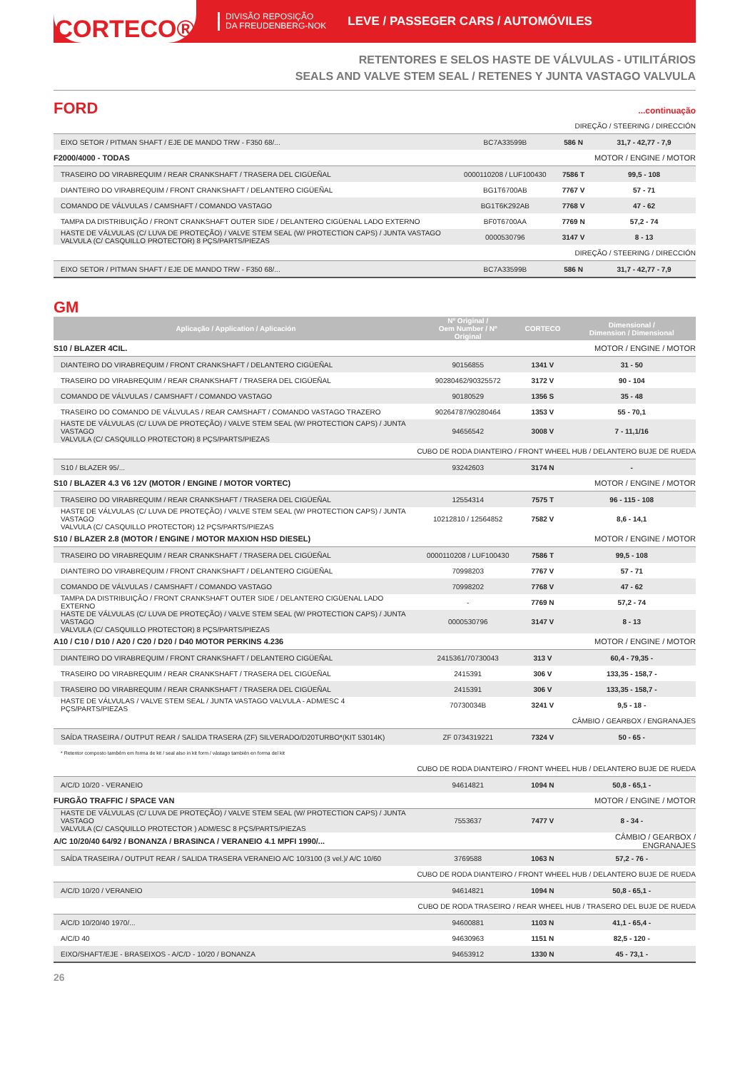CORTECO®
DIVISÃO REPOSIÇÃO
DA FREUDENBERG-NOK
LEVE / PASSEGER CARS / AUTOMÓVILES
RETENTORES E SELOS HASTE DE VÁLVULAS - UTILITÁRIOS
SEALS AND VALVE STEM SEAL / RETENES Y JUNTA VASTAGO VALVULA
FORD
...continuação
| DIREÇÃO / STEERING / DIRECCIÓN | | | |
| EIXO SETOR / PITMAN SHAFT / EJE DE MANDO TRW - F350 68/... | BC7A33599B | 586 N | 31,7 - 42,77 - 7,9 |
| F2000/4000 - TODAS | | | MOTOR / ENGINE / MOTOR |
| TRASEIRO DO VIRABREQUIM / REAR CRANKSHAFT / TRASERA DEL CIGÜEÑAL | 0000110208 / LUF100430 | 7586 T | 99,5 - 108 |
| DIANTEIRO DO VIRABREQUIM / FRONT CRANKSHAFT / DELANTERO CIGÜEÑAL | BG1T6700AB | 7767 V | 57 - 71 |
| COMANDO DE VÁLVULAS / CAMSHAFT / COMANDO VASTAGO | BG1T6K292AB | 7768 V | 47 - 62 |
| TAMPA DA DISTRIBUIÇÃO / FRONT CRANKSHAFT OUTER SIDE / DELANTERO CIGÜENAL LADO EXTERNO | BF0T6700AA | 7769 N | 57,2 - 74 |
| HASTE DE VÁLVULAS (C/ LUVA DE PROTEÇÃO) / VALVE STEM SEAL (W/ PROTECTION CAPS) / JUNTA VASTAGO VALVULA (C/ CASQUILLO PROTECTOR) 8 PÇS/PARTS/PIEZAS | 0000530796 | 3147 V | 8 - 13 |
| DIREÇÃO / STEERING / DIRECCIÓN | | | |
| EIXO SETOR / PITMAN SHAFT / EJE DE MANDO TRW - F350 68/... | BC7A33599B | 586 N | 31,7 - 42,77 - 7,9 |
GM
| Aplicação / Application / Aplicación | Nº Original / Oem Number / Nº Original | CORTECO | Dimensional / Dimension / Dimensional |
| --- | --- | --- | --- |
| S10 / BLAZER 4CIL. | | | MOTOR / ENGINE / MOTOR |
| DIANTEIRO DO VIRABREQUIM / FRONT CRANKSHAFT / DELANTERO CIGÜEÑAL | 90156855 | 1341 V | 31 - 50 |
| TRASEIRO DO VIRABREQUIM / REAR CRANKSHAFT / TRASERA DEL CIGÜEÑAL | 90280462/90325572 | 3172 V | 90 - 104 |
| COMANDO DE VÁLVULAS / CAMSHAFT / COMANDO VASTAGO | 90180529 | 1356 S | 35 - 48 |
| TRASEIRO DO COMANDO DE VÁLVULAS / REAR CAMSHAFT / COMANDO VASTAGO TRAZERO | 90264787/90280464 | 1353 V | 55 - 70,1 |
| HASTE DE VÁLVULAS (C/ LUVA DE PROTEÇÃO) / VALVE STEM SEAL (W/ PROTECTION CAPS) / JUNTA VASTAGO VALVULA (C/ CASQUILLO PROTECTOR) 8 PÇS/PARTS/PIEZAS | 94656542 | 3008 V | 7 - 11,1/16 |
| CUBO DE RODA DIANTEIRO / FRONT WHEEL HUB / DELANTERO BUJE DE RUEDA | | | |
| S10 / BLAZER 95/... | 93242603 | 3174 N | - |
| S10 / BLAZER 4.3 V6 12V (MOTOR / ENGINE / MOTOR VORTEC) | | | MOTOR / ENGINE / MOTOR |
| TRASEIRO DO VIRABREQUIM / REAR CRANKSHAFT / TRASERA DEL CIGÜEÑAL | 12554314 | 7575 T | 96 - 115 - 108 |
| HASTE DE VÁLVULAS (C/ LUVA DE PROTEÇÃO) / VALVE STEM SEAL (W/ PROTECTION CAPS) / JUNTA VASTAGO VALVULA (C/ CASQUILLO PROTECTOR) 12 PÇS/PARTS/PIEZAS | 10212810 / 12564852 | 7582 V | 8,6 - 14,1 |
| S10 / BLAZER 2.8 (MOTOR / ENGINE / MOTOR MAXION HSD DIESEL) | | | MOTOR / ENGINE / MOTOR |
| TRASEIRO DO VIRABREQUIM / REAR CRANKSHAFT / TRASERA DEL CIGÜEÑAL | 0000110208 / LUF100430 | 7586 T | 99,5 - 108 |
| DIANTEIRO DO VIRABREQUIM / FRONT CRANKSHAFT / DELANTERO CIGÜEÑAL | 70998203 | 7767 V | 57 - 71 |
| COMANDO DE VÁLVULAS / CAMSHAFT / COMANDO VASTAGO | 70998202 | 7768 V | 47 - 62 |
| TAMPA DA DISTRIBUIÇÃO / FRONT CRANKSHAFT OUTER SIDE / DELANTERO CIGÜENAL LADO EXTERNO | - | 7769 N | 57,2 - 74 |
| HASTE DE VÁLVULAS (C/ LUVA DE PROTEÇÃO) / VALVE STEM SEAL (W/ PROTECTION CAPS) / JUNTA VASTAGO VALVULA (C/ CASQUILLO PROTECTOR) 8 PÇS/PARTS/PIEZAS | 0000530796 | 3147 V | 8 - 13 |
| A10 / C10 / D10 / A20 / C20 / D20 / D40 MOTOR PERKINS 4.236 | | | MOTOR / ENGINE / MOTOR |
| DIANTEIRO DO VIRABREQUIM / FRONT CRANKSHAFT / DELANTERO CIGÜEÑAL | 2415361/70730043 | 313 V | 60,4 - 79,35 - |
| TRASEIRO DO VIRABREQUIM / REAR CRANKSHAFT / TRASERA DEL CIGÜEÑAL | 2415391 | 306 V | 133,35 - 158,7 - |
| TRASEIRO DO VIRABREQUIM / REAR CRANKSHAFT / TRASERA DEL CIGÜEÑAL | 2415391 | 306 V | 133,35 - 158,7 - |
| HASTE DE VÁLVULAS / VALVE STEM SEAL / JUNTA VASTAGO VALVULA - ADM/ESC 4 PÇS/PARTS/PIEZAS | 70730034B | 3241 V | 9,5 - 18 - |
| CÂMBIO / GEARBOX / ENGRANAJES | | | |
| SAÍDA TRASEIRA / OUTPUT REAR / SALIDA TRASERA (ZF) SILVERADO/D20TURBO*(KIT 53014K) | ZF 0734319221 | 7324 V | 50 - 65 - |
| * Retentor composto também em forma de kit / seal also in kit form / vástago también en forma del kit | | | |
| CUBO DE RODA DIANTEIRO / FRONT WHEEL HUB / DELANTERO BUJE DE RUEDA | | | |
| A/C/D 10/20 - VERANEIO | 94614821 | 1094 N | 50,8 - 65,1 - |
| FURGÃO TRAFFIC / SPACE VAN | | | MOTOR / ENGINE / MOTOR |
| HASTE DE VÁLVULAS (C/ LUVA DE PROTEÇÃO) / VALVE STEM SEAL (W/ PROTECTION CAPS) / JUNTA VASTAGO VALVULA (C/ CASQUILLO PROTECTOR ) ADM/ESC 8 PÇS/PARTS/PIEZAS | 7553637 | 7477 V | 8 - 34 - |
| A/C 10/20/40 64/92 / BONANZA / BRASINCA / VERANEIO 4.1 MPFI 1990/... | | | CÂMBIO / GEARBOX / ENGRANAJES |
| SAÍDA TRASEIRA / OUTPUT REAR / SALIDA TRASERA VERANEIO A/C 10/3100 (3 vel.)/ A/C 10/60 | 3769588 | 1063 N | 57,2 - 76 - |
| CUBO DE RODA DIANTEIRO / FRONT WHEEL HUB / DELANTERO BUJE DE RUEDA | | | |
| A/C/D 10/20 / VERANEIO | 94614821 | 1094 N | 50,8 - 65,1 - |
| CUBO DE RODA TRASEIRO / REAR WHEEL HUB / TRASERO DEL BUJE DE RUEDA | | | |
| A/C/D 10/20/40 1970/... | 94600881 | 1103 N | 41,1 - 65,4 - |
| A/C/D 40 | 94630963 | 1151 N | 82,5 - 120 - |
| EIXO/SHAFT/EJE - BRASEIXOS - A/C/D - 10/20 / BONANZA | 94653912 | 1330 N | 45 - 73,1 - |
26